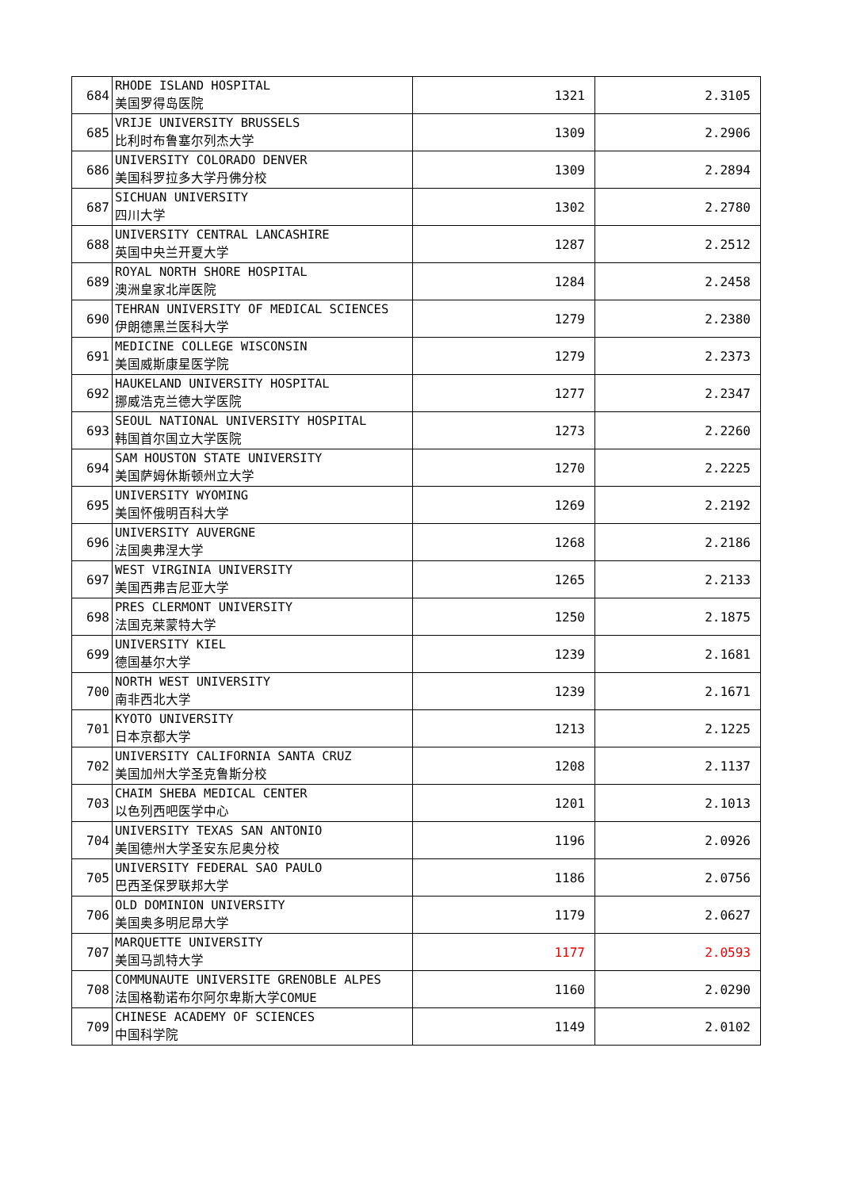| 684 | RHODE ISLAND HOSPITAL 美国罗得岛医院 | 1321 | 2.3105 |
| 685 | VRIJE UNIVERSITY BRUSSELS 比利时布鲁塞尔列杰大学 | 1309 | 2.2906 |
| 686 | UNIVERSITY COLORADO DENVER 美国科罗拉多大学丹佛分校 | 1309 | 2.2894 |
| 687 | SICHUAN UNIVERSITY 四川大学 | 1302 | 2.2780 |
| 688 | UNIVERSITY CENTRAL LANCASHIRE 英国中央兰开夏大学 | 1287 | 2.2512 |
| 689 | ROYAL NORTH SHORE HOSPITAL 澳洲皇家北岸医院 | 1284 | 2.2458 |
| 690 | TEHRAN UNIVERSITY OF MEDICAL SCIENCES 伊朗德黑兰医科大学 | 1279 | 2.2380 |
| 691 | MEDICINE COLLEGE WISCONSIN 美国威斯康星医学院 | 1279 | 2.2373 |
| 692 | HAUKELAND UNIVERSITY HOSPITAL 挪威浩克兰德大学医院 | 1277 | 2.2347 |
| 693 | SEOUL NATIONAL UNIVERSITY HOSPITAL 韩国首尔国立大学医院 | 1273 | 2.2260 |
| 694 | SAM HOUSTON STATE UNIVERSITY 美国萨姆休斯顿州立大学 | 1270 | 2.2225 |
| 695 | UNIVERSITY WYOMING 美国怀俄明百科大学 | 1269 | 2.2192 |
| 696 | UNIVERSITY AUVERGNE 法国奥弗涅大学 | 1268 | 2.2186 |
| 697 | WEST VIRGINIA UNIVERSITY 美国西弗吉尼亚大学 | 1265 | 2.2133 |
| 698 | PRES CLERMONT UNIVERSITY 法国克莱蒙特大学 | 1250 | 2.1875 |
| 699 | UNIVERSITY KIEL 德国基尔大学 | 1239 | 2.1681 |
| 700 | NORTH WEST UNIVERSITY 南非西北大学 | 1239 | 2.1671 |
| 701 | KYOTO UNIVERSITY 日本京都大学 | 1213 | 2.1225 |
| 702 | UNIVERSITY CALIFORNIA SANTA CRUZ 美国加州大学圣克鲁斯分校 | 1208 | 2.1137 |
| 703 | CHAIM SHEBA MEDICAL CENTER 以色列西吧医学中心 | 1201 | 2.1013 |
| 704 | UNIVERSITY TEXAS SAN ANTONIO 美国德州大学圣安东尼奥分校 | 1196 | 2.0926 |
| 705 | UNIVERSITY FEDERAL SAO PAULO 巴西圣保罗联邦大学 | 1186 | 2.0756 |
| 706 | OLD DOMINION UNIVERSITY 美国奥多明尼昂大学 | 1179 | 2.0627 |
| 707 | MARQUETTE UNIVERSITY 美国马凯特大学 | 1177 | 2.0593 |
| 708 | COMMUNAUTE UNIVERSITE GRENOBLE ALPES 法国格勒诺布尔阿尔卑斯大学COMUE | 1160 | 2.0290 |
| 709 | CHINESE ACADEMY OF SCIENCES 中国科学院 | 1149 | 2.0102 |